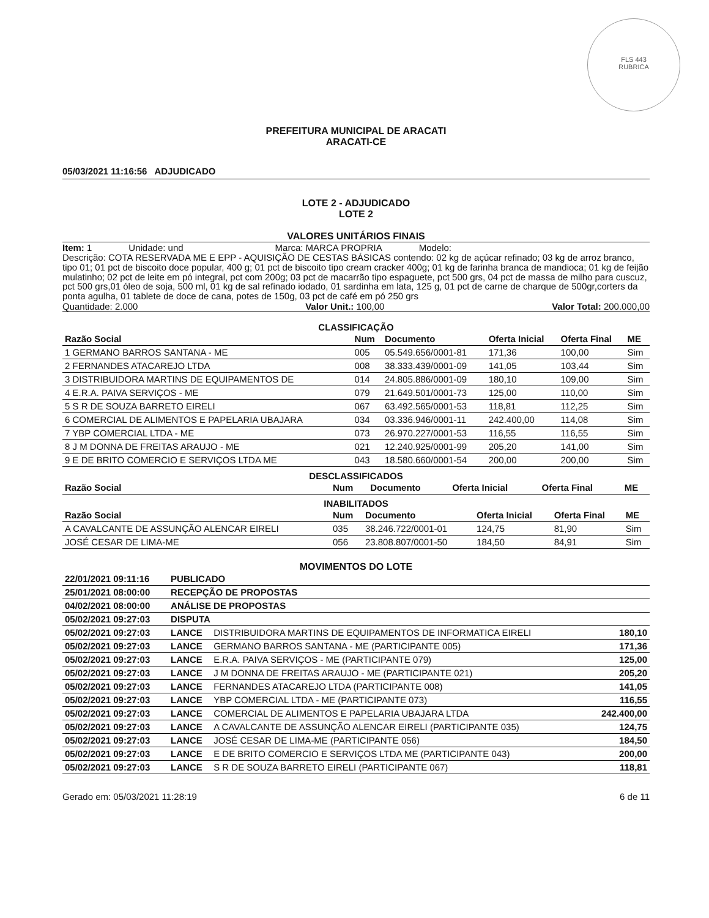FLS 443
RUBRICA
PREFEITURA MUNICIPAL DE ARACATI
ARACATI-CE
05/03/2021 11:16:56 ADJUDICADO
LOTE 2 - ADJUDICADO
LOTE 2
VALORES UNITÁRIOS FINAIS
Item: 1 Unidade: und Marca: MARCA PROPRIA Modelo:
Descrição: COTA RESERVADA ME E EPP - AQUISIÇÃO DE CESTAS BÁSICAS contendo: 02 kg de açúcar refinado; 03 kg de arroz branco, tipo 01; 01 pct de biscoito doce popular, 400 g; 01 pct de biscoito tipo cream cracker 400g; 01 kg de farinha branca de mandioca; 01 kg de feijão mulatinho; 02 pct de leite em pó integral, pct com 200g; 03 pct de macarrão tipo espaguete, pct 500 grs, 04 pct de massa de milho para cuscuz, pct 500 grs,01 óleo de soja, 500 ml, 01 kg de sal refinado iodado, 01 sardinha em lata, 125 g, 01 pct de carne de charque de 500gr,corters da ponta agulha, 01 tablete de doce de cana, potes de 150g, 03 pct de café em pó 250 grs
Quantidade: 2.000 Valor Unit.: 100,00 Valor Total: 200.000,00
CLASSIFICAÇÃO
| Razão Social | Num | Documento | Oferta Inicial | Oferta Final | ME |
| --- | --- | --- | --- | --- | --- |
| 1 GERMANO BARROS SANTANA - ME | 005 | 05.549.656/0001-81 | 171,36 | 100,00 | Sim |
| 2 FERNANDES ATACAREJO LTDA | 008 | 38.333.439/0001-09 | 141,05 | 103,44 | Sim |
| 3 DISTRIBUIDORA MARTINS DE EQUIPAMENTOS DE | 014 | 24.805.886/0001-09 | 180,10 | 109,00 | Sim |
| 4 E.R.A. PAIVA SERVIÇOS - ME | 079 | 21.649.501/0001-73 | 125,00 | 110,00 | Sim |
| 5 S R DE SOUZA BARRETO EIRELI | 067 | 63.492.565/0001-53 | 118,81 | 112,25 | Sim |
| 6 COMERCIAL DE ALIMENTOS E PAPELARIA UBAJARA | 034 | 03.336.946/0001-11 | 242.400,00 | 114,08 | Sim |
| 7 YBP COMERCIAL LTDA - ME | 073 | 26.970.227/0001-53 | 116,55 | 116,55 | Sim |
| 8 J M DONNA DE FREITAS ARAUJO - ME | 021 | 12.240.925/0001-99 | 205,20 | 141,00 | Sim |
| 9 E DE BRITO COMERCIO E SERVIÇOS LTDA ME | 043 | 18.580.660/0001-54 | 200,00 | 200,00 | Sim |
DESCLASSIFICADOS
| Razão Social | Num | Documento | Oferta Inicial | Oferta Final | ME |
| --- | --- | --- | --- | --- | --- |
INABILITADOS
| Razão Social | Num | Documento | Oferta Inicial | Oferta Final | ME |
| --- | --- | --- | --- | --- | --- |
| A CAVALCANTE DE ASSUNÇÃO ALENCAR EIRELI | 035 | 38.246.722/0001-01 | 124,75 | 81,90 | Sim |
| JOSÉ CESAR DE LIMA-ME | 056 | 23.808.807/0001-50 | 184,50 | 84,91 | Sim |
MOVIMENTOS DO LOTE
| 22/01/2021 09:11:16 | PUBLICADO | | |
| --- | --- | --- | --- |
| 25/01/2021 08:00:00 | RECEPÇÃO DE PROPOSTAS | | |
| 04/02/2021 08:00:00 | ANÁLISE DE PROPOSTAS | | |
| 05/02/2021 09:27:03 | DISPUTA | | |
| 05/02/2021 09:27:03 | LANCE | DISTRIBUIDORA MARTINS DE EQUIPAMENTOS DE INFORMATICA EIRELI | 180,10 |
| 05/02/2021 09:27:03 | LANCE | GERMANO BARROS SANTANA - ME (PARTICIPANTE 005) | 171,36 |
| 05/02/2021 09:27:03 | LANCE | E.R.A. PAIVA SERVIÇOS - ME (PARTICIPANTE 079) | 125,00 |
| 05/02/2021 09:27:03 | LANCE | J M DONNA DE FREITAS ARAUJO - ME (PARTICIPANTE 021) | 205,20 |
| 05/02/2021 09:27:03 | LANCE | FERNANDES ATACAREJO LTDA (PARTICIPANTE 008) | 141,05 |
| 05/02/2021 09:27:03 | LANCE | YBP COMERCIAL LTDA - ME (PARTICIPANTE 073) | 116,55 |
| 05/02/2021 09:27:03 | LANCE | COMERCIAL DE ALIMENTOS E PAPELARIA UBAJARA LTDA | 242.400,00 |
| 05/02/2021 09:27:03 | LANCE | A CAVALCANTE DE ASSUNÇÃO ALENCAR EIRELI (PARTICIPANTE 035) | 124,75 |
| 05/02/2021 09:27:03 | LANCE | JOSÉ CESAR DE LIMA-ME (PARTICIPANTE 056) | 184,50 |
| 05/02/2021 09:27:03 | LANCE | E DE BRITO COMERCIO E SERVIÇOS LTDA ME (PARTICIPANTE 043) | 200,00 |
| 05/02/2021 09:27:03 | LANCE | S R DE SOUZA BARRETO EIRELI (PARTICIPANTE 067) | 118,81 |
Gerado em: 05/03/2021 11:28:19 6 de 11